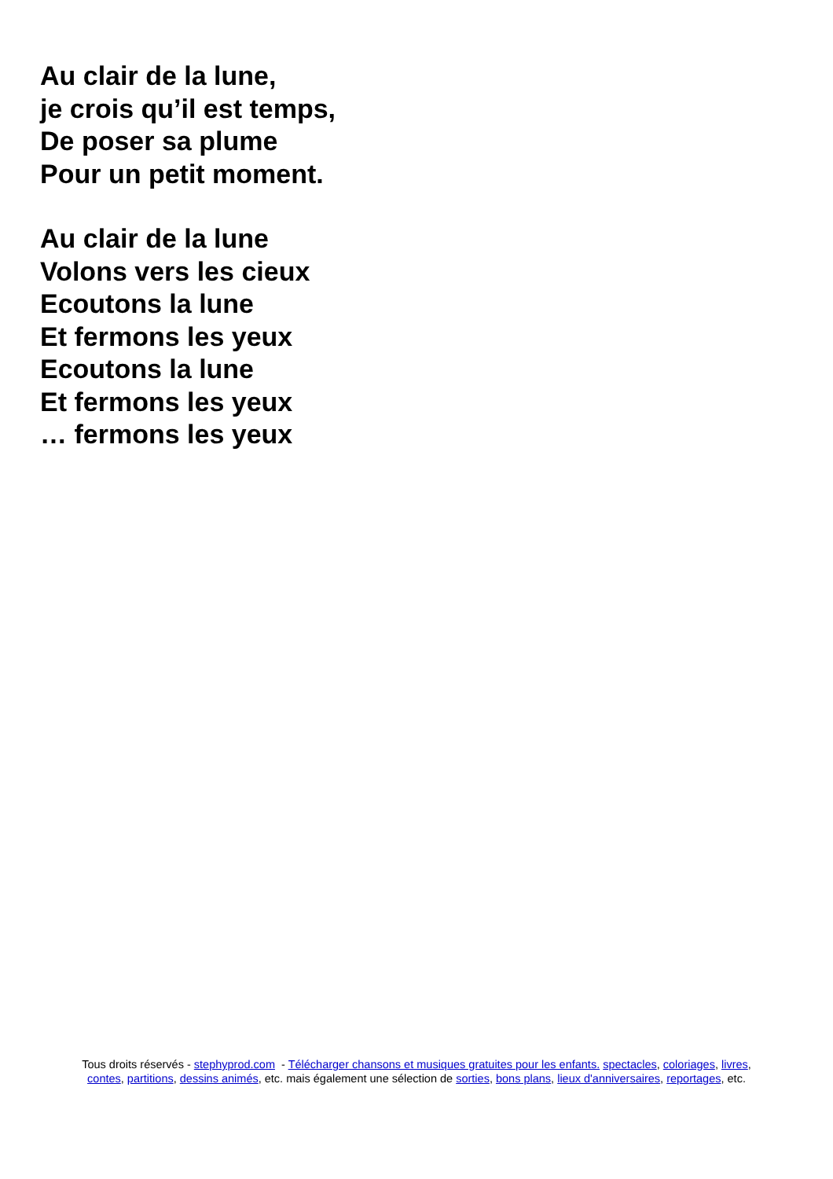Au clair de la lune,
je crois qu’il est temps,
De poser sa plume
Pour un petit moment.
Au clair de la lune
Volons vers les cieux
Ecoutons la lune
Et fermons les yeux
Ecoutons la lune
Et fermons les yeux
… fermons les yeux
Tous droits réservés - stephyprod.com - Télécharger chansons et musiques gratuites pour les enfants. spectacles, coloriages, livres,
contes, partitions, dessins animés, etc. mais également une sélection de sorties, bons plans, lieux d'anniversaires, reportages, etc.